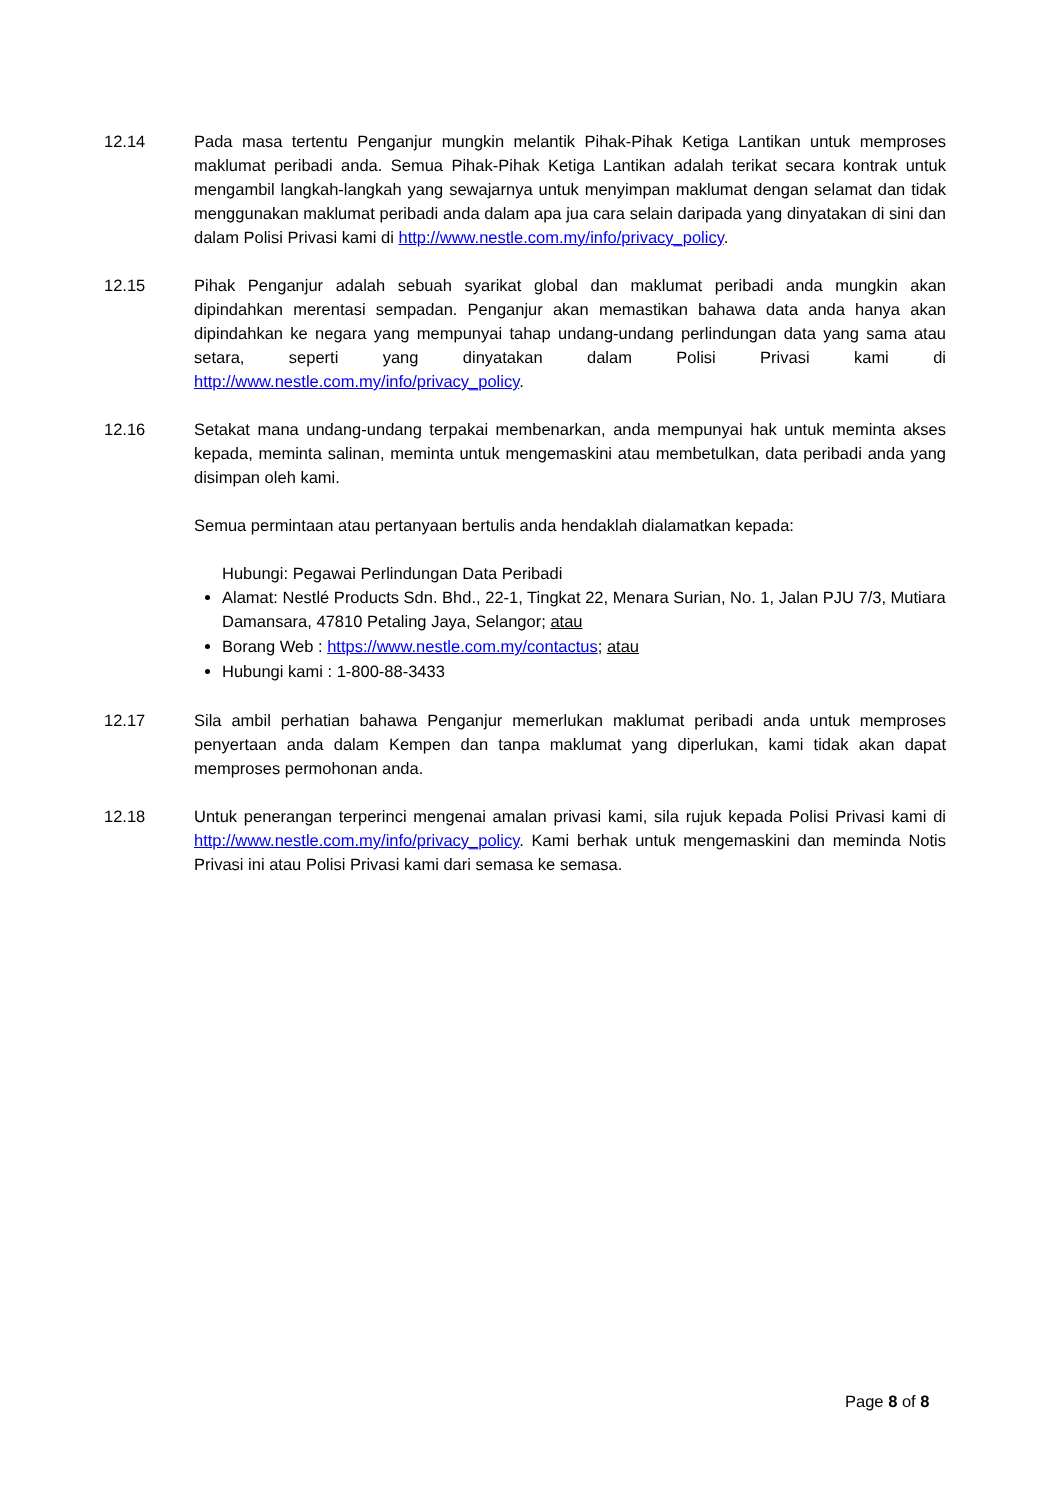12.14 Pada masa tertentu Penganjur mungkin melantik Pihak-Pihak Ketiga Lantikan untuk memproses maklumat peribadi anda. Semua Pihak-Pihak Ketiga Lantikan adalah terikat secara kontrak untuk mengambil langkah-langkah yang sewajarnya untuk menyimpan maklumat dengan selamat dan tidak menggunakan maklumat peribadi anda dalam apa jua cara selain daripada yang dinyatakan di sini dan dalam Polisi Privasi kami di http://www.nestle.com.my/info/privacy_policy.
12.15 Pihak Penganjur adalah sebuah syarikat global dan maklumat peribadi anda mungkin akan dipindahkan merentasi sempadan. Penganjur akan memastikan bahawa data anda hanya akan dipindahkan ke negara yang mempunyai tahap undang-undang perlindungan data yang sama atau setara, seperti yang dinyatakan dalam Polisi Privasi kami di http://www.nestle.com.my/info/privacy_policy.
12.16 Setakat mana undang-undang terpakai membenarkan, anda mempunyai hak untuk meminta akses kepada, meminta salinan, meminta untuk mengemaskini atau membetulkan, data peribadi anda yang disimpan oleh kami.
Semua permintaan atau pertanyaan bertulis anda hendaklah dialamatkan kepada:
Hubungi: Pegawai Perlindungan Data Peribadi
Alamat: Nestlé Products Sdn. Bhd., 22-1, Tingkat 22, Menara Surian, No. 1, Jalan PJU 7/3, Mutiara Damansara, 47810 Petaling Jaya, Selangor; atau
Borang Web : https://www.nestle.com.my/contactus; atau
Hubungi kami : 1-800-88-3433
12.17 Sila ambil perhatian bahawa Penganjur memerlukan maklumat peribadi anda untuk memproses penyertaan anda dalam Kempen dan tanpa maklumat yang diperlukan, kami tidak akan dapat memproses permohonan anda.
12.18 Untuk penerangan terperinci mengenai amalan privasi kami, sila rujuk kepada Polisi Privasi kami di http://www.nestle.com.my/info/privacy_policy. Kami berhak untuk mengemaskini dan meminda Notis Privasi ini atau Polisi Privasi kami dari semasa ke semasa.
Page 8 of 8